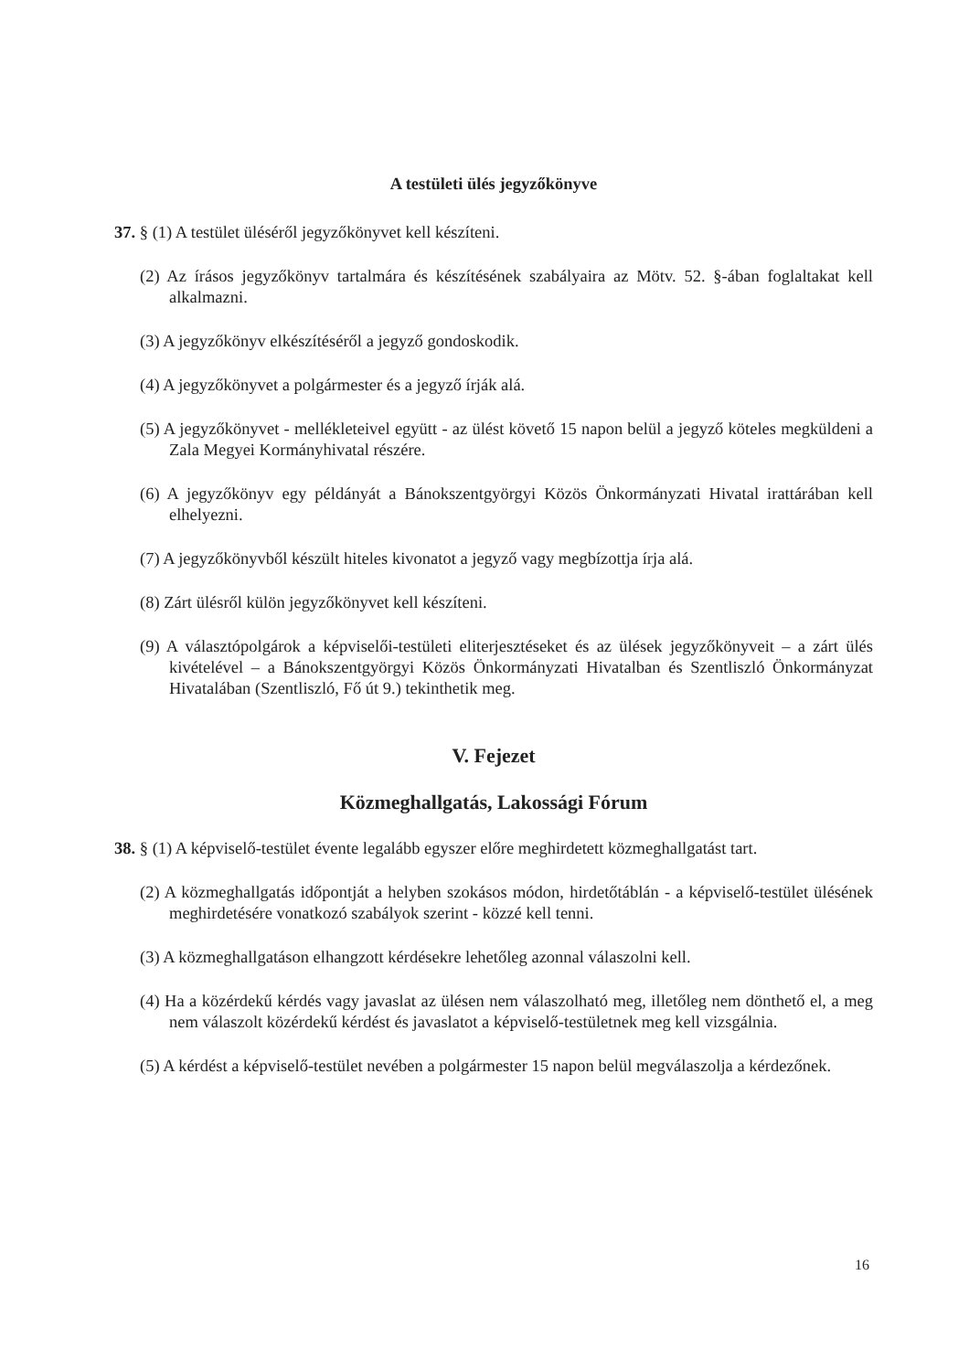A testületi ülés jegyzőkönyve
37. § (1) A testület üléséről jegyzőkönyvet kell készíteni.
(2) Az írásos jegyzőkönyv tartalmára és készítésének szabályaira az Mötv. 52. §-ában foglaltakat kell alkalmazni.
(3) A jegyzőkönyv elkészítéséről a jegyző gondoskodik.
(4) A jegyzőkönyvet a polgármester és a jegyző írják alá.
(5) A jegyzőkönyvet - mellékleteivel együtt - az ülést követő 15 napon belül a jegyző köteles megküldeni a Zala Megyei Kormányhivatal részére.
(6) A jegyzőkönyv egy példányát a Bánokszentgyörgyi Közös Önkormányzati Hivatal irattárában kell elhelyezni.
(7) A jegyzőkönyvből készült hiteles kivonatot a jegyző vagy megbízottja írja alá.
(8) Zárt ülésről külön jegyzőkönyvet kell készíteni.
(9) A választópolgárok a képviselői-testületi eliterjesztéseket és az ülések jegyzőkönyveit – a zárt ülés kivételével – a Bánokszentgyörgyi Közös Önkormányzati Hivatalban és Szentliszló Önkormányzat Hivatalában (Szentliszló, Fő út 9.) tekinthetik meg.
V. Fejezet
Közmeghallgatás, Lakossági Fórum
38. § (1) A képviselő-testület évente legalább egyszer előre meghirdetett közmeghallgatást tart.
(2) A közmeghallgatás időpontját a helyben szokásos módon, hirdetőtáblán - a képviselő-testület ülésének meghirdetésére vonatkozó szabályok szerint - közzé kell tenni.
(3) A közmeghallgatáson elhangzott kérdésekre lehetőleg azonnal válaszolni kell.
(4) Ha a közérdekű kérdés vagy javaslat az ülésen nem válaszolható meg, illetőleg nem dönthető el, a meg nem válaszolt közérdekű kérdést és javaslatot a képviselő-testületnek meg kell vizsgálnia.
(5) A kérdést a képviselő-testület nevében a polgármester 15 napon belül megválaszolja a kérdezőnek.
16